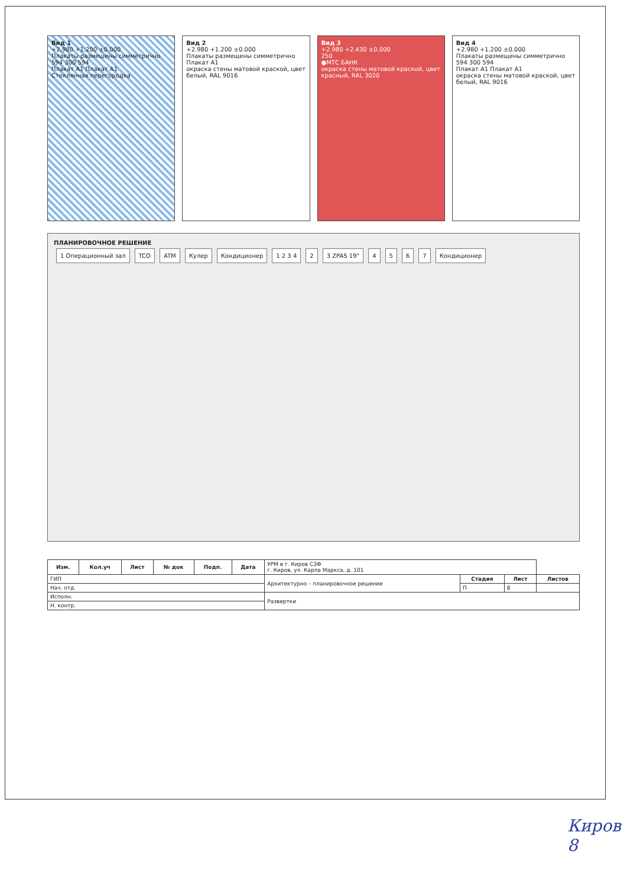Вид 1
+2.980 +1.200 ±0.000
Плакаты размещены симметрично
594 300 594
Плакат A1 Плакат A1
Стеклянная перегородка
Вид 2
+2.980 +1.200 ±0.000
Плакаты размещены симметрично
Плакат A1
окраска стены матовой краской, цвет белый, RAL 9016
Вид 3
+2.980 +2.430 ±0.000
250
●МТС БАНК
окраска стены матовой краской, цвет красный, RAL 3020
Вид 4
+2.980 +1.200 ±0.000
Плакаты размещены симметрично
594 300 594
Плакат A1 Плакат A1
окраска стены матовой краской, цвет белый, RAL 9016
ПЛАНИРОВОЧНОЕ РЕШЕНИЕ
1 Операционный зал TCO ATM Кулер Кондиционер 1 2 3 4 2 3 ZPAS 19" 4567 Кондиционер
| Изм. | Кол.уч | Лист | № док | Подп. | Дата | УРМ в г. Киров СЗФ г. Киров, ул. Карла Маркса, д. 101 | | | |
| ГИП | | | | | | Архитектурно – планировочное решение | Стадия | Лист | Листов |
| Нач. отд. | | | | | | | П | 8 | |
| Исполн. | | | | | | Развертки | | | |
| Н. контр. | | | | | | | | | |
Киров 8